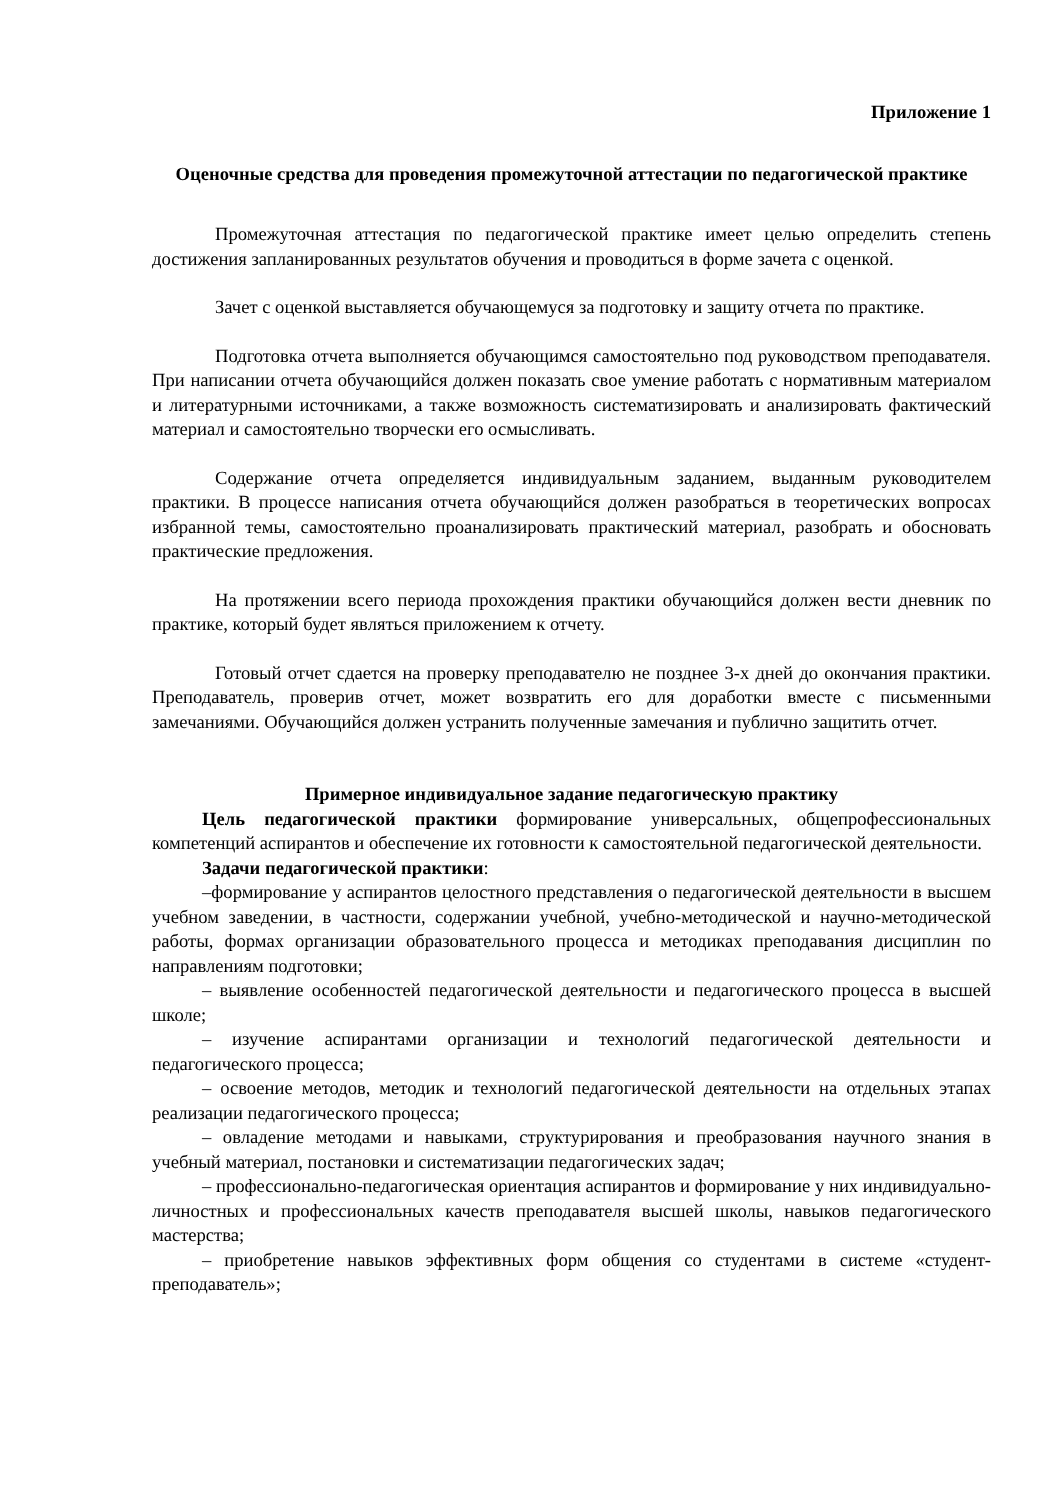Приложение 1
Оценочные средства для проведения промежуточной аттестации по педагогической практике
Промежуточная аттестация по педагогической практике имеет целью определить степень достижения запланированных результатов обучения и проводиться в форме зачета с оценкой.
Зачет с оценкой выставляется обучающемуся за подготовку и защиту отчета по практике.
Подготовка отчета выполняется обучающимся самостоятельно под руководством преподавателя. При написании отчета обучающийся должен показать свое умение работать с нормативным материалом и литературными источниками, а также возможность систематизировать и анализировать фактический материал и самостоятельно творчески его осмысливать.
Содержание отчета определяется индивидуальным заданием, выданным руководителем практики. В процессе написания отчета обучающийся должен разобраться в теоретических вопросах избранной темы, самостоятельно проанализировать практический материал, разобрать и обосновать практические предложения.
На протяжении всего периода прохождения практики обучающийся должен вести дневник по практике, который будет являться приложением к отчету.
Готовый отчет сдается на проверку преподавателю не позднее 3-х дней до окончания практики. Преподаватель, проверив отчет, может возвратить его для доработки вместе с письменными замечаниями. Обучающийся должен устранить полученные замечания и публично защитить отчет.
Примерное индивидуальное задание педагогическую практику
Цель педагогической практики формирование универсальных, общепрофессиональных компетенций аспирантов и обеспечение их готовности к самостоятельной педагогической деятельности.
Задачи педагогической практики:
–формирование у аспирантов целостного представления о педагогической деятельности в высшем учебном заведении, в частности, содержании учебной, учебно-методической и научно-методической работы, формах организации образовательного процесса и методиках преподавания дисциплин по направлениям подготовки;
– выявление особенностей педагогической деятельности и педагогического процесса в высшей школе;
– изучение аспирантами организации и технологий педагогической деятельности и педагогического процесса;
– освоение методов, методик и технологий педагогической деятельности на отдельных этапах реализации педагогического процесса;
– овладение методами и навыками, структурирования и преобразования научного знания в учебный материал, постановки и систематизации педагогических задач;
– профессионально-педагогическая ориентация аспирантов и формирование у них индивидуально-личностных и профессиональных качеств преподавателя высшей школы, навыков педагогического мастерства;
– приобретение навыков эффективных форм общения со студентами в системе «студент-преподаватель»;